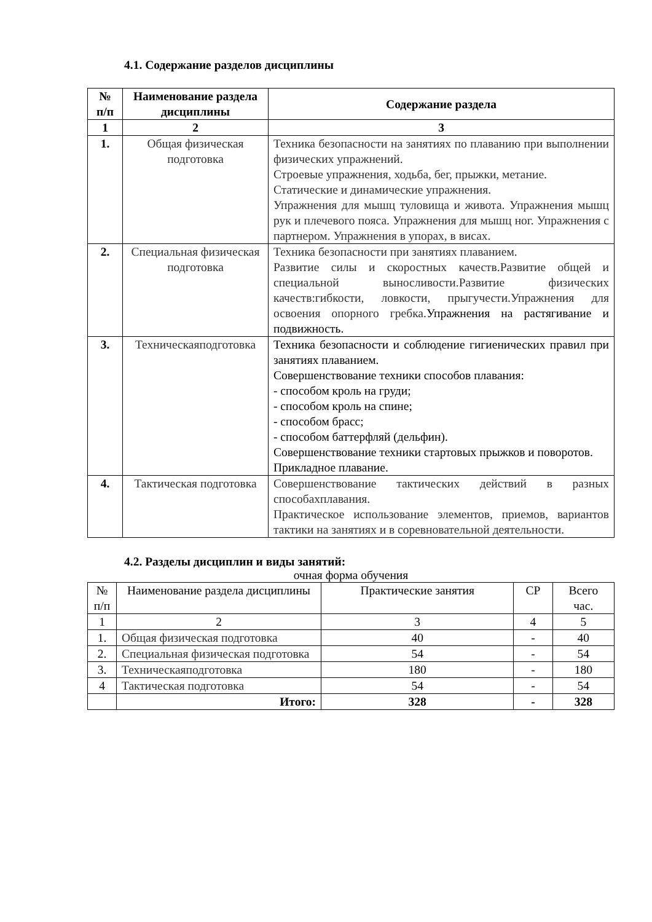4.1. Содержание разделов дисциплины
| № п/п | Наименование раздела дисциплины | Содержание раздела |
| --- | --- | --- |
| 1 | 2 | 3 |
| 1. | Общая физическая подготовка | Техника безопасности на занятиях по плаванию при выполнении физических упражнений. Строевые упражнения, ходьба, бег, прыжки, метание. Статические и динамические упражнения. Упражнения для мышц туловища и живота. Упражнения мышц рук и плечевого пояса. Упражнения для мышц ног. Упражнения с партнером. Упражнения в упорах, в висах. |
| 2. | Специальная физическая подготовка | Техника безопасности при занятиях плаванием. Развитие силы и скоростных качеств.Развитие общей и специальной выносливости.Развитие физических качеств:гибкости, ловкости, прыгучести.Упражнения для освоения опорного гребка. Упражнения на растягивание и подвижность. |
| 3. | Техническаяподготовка | Техника безопасности и соблюдение гигиенических правил при занятиях плаванием. Совершенствование техники способов плавания: - способом кроль на груди; - способом кроль на спине; - способом брасс; - способом баттерфляй (дельфин). Совершенствование техники стартовых прыжков и поворотов. Прикладное плавание. |
| 4. | Тактическая подготовка | Совершенствование тактических действий в разных способахплавания. Практическое использование элементов, приемов, вариантов тактики на занятиях и в соревновательной деятельности. |
4.2. Разделы дисциплин и виды занятий:
очная форма обучения
| № п/п | Наименование раздела дисциплины | Практические занятия | СР | Всего час. |
| 1 | 2 | 3 | 4 | 5 |
| 1. | Общая физическая подготовка | 40 | - | 40 |
| 2. | Специальная физическая подготовка | 54 | - | 54 |
| 3. | Техническаяподготовка | 180 | - | 180 |
| 4 | Тактическая подготовка | 54 | - | 54 |
| | Итого: | 328 | - | 328 |